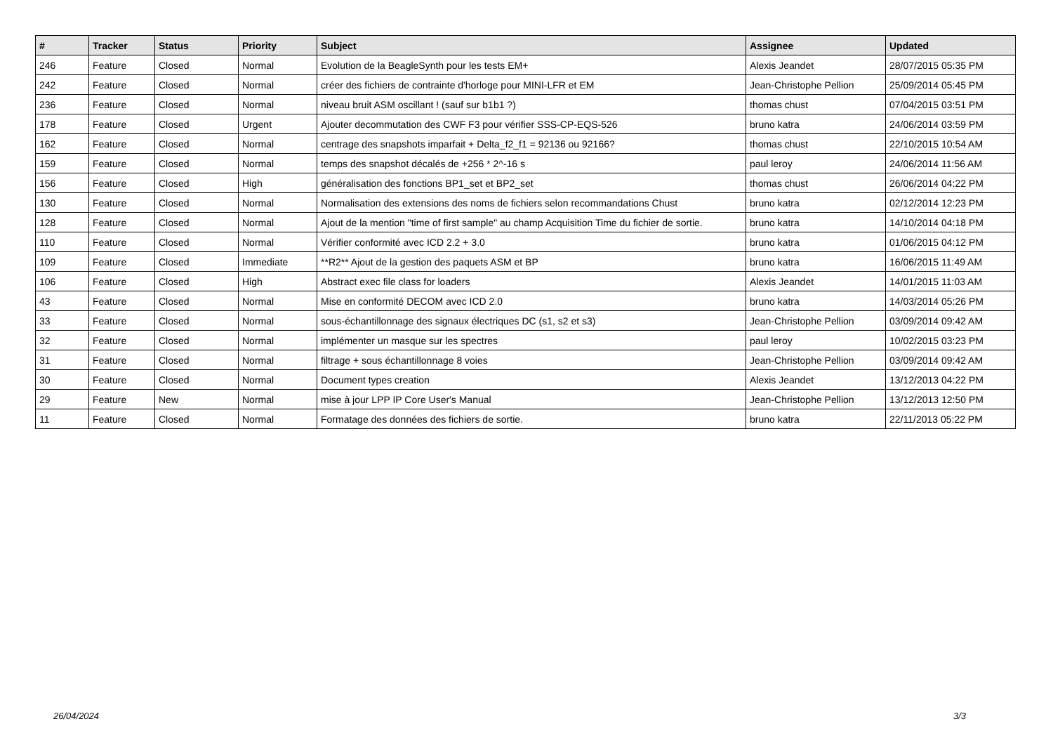| # | Tracker | Status | Priority | Subject | Assignee | Updated |
| --- | --- | --- | --- | --- | --- | --- |
| 246 | Feature | Closed | Normal | Evolution de la BeagleSynth pour les tests EM+ | Alexis Jeandet | 28/07/2015 05:35 PM |
| 242 | Feature | Closed | Normal | créer des fichiers de contrainte d'horloge pour MINI-LFR et EM | Jean-Christophe Pellion | 25/09/2014 05:45 PM |
| 236 | Feature | Closed | Normal | niveau bruit ASM oscillant ! (sauf sur b1b1 ?) | thomas chust | 07/04/2015 03:51 PM |
| 178 | Feature | Closed | Urgent | Ajouter decommutation des CWF F3 pour vérifier SSS-CP-EQS-526 | bruno katra | 24/06/2014 03:59 PM |
| 162 | Feature | Closed | Normal | centrage des snapshots imparfait + Delta_f2_f1 = 92136 ou 92166? | thomas chust | 22/10/2015 10:54 AM |
| 159 | Feature | Closed | Normal | temps des snapshot décalés de +256 * 2^-16 s | paul leroy | 24/06/2014 11:56 AM |
| 156 | Feature | Closed | High | généralisation des fonctions BP1_set et BP2_set | thomas chust | 26/06/2014 04:22 PM |
| 130 | Feature | Closed | Normal | Normalisation des extensions des noms de fichiers selon recommandations Chust | bruno katra | 02/12/2014 12:23 PM |
| 128 | Feature | Closed | Normal | Ajout de la mention "time of first sample" au champ Acquisition Time du fichier de sortie. | bruno katra | 14/10/2014 04:18 PM |
| 110 | Feature | Closed | Normal | Vérifier conformité avec ICD 2.2 + 3.0 | bruno katra | 01/06/2015 04:12 PM |
| 109 | Feature | Closed | Immediate | **R2** Ajout de la gestion des paquets ASM et BP | bruno katra | 16/06/2015 11:49 AM |
| 106 | Feature | Closed | High | Abstract exec file class for loaders | Alexis Jeandet | 14/01/2015 11:03 AM |
| 43 | Feature | Closed | Normal | Mise en conformité DECOM avec ICD 2.0 | bruno katra | 14/03/2014 05:26 PM |
| 33 | Feature | Closed | Normal | sous-échantillonnage des signaux électriques DC (s1, s2 et s3) | Jean-Christophe Pellion | 03/09/2014 09:42 AM |
| 32 | Feature | Closed | Normal | implémenter un masque sur les spectres | paul leroy | 10/02/2015 03:23 PM |
| 31 | Feature | Closed | Normal | filtrage + sous échantillonnage 8 voies | Jean-Christophe Pellion | 03/09/2014 09:42 AM |
| 30 | Feature | Closed | Normal | Document types creation | Alexis Jeandet | 13/12/2013 04:22 PM |
| 29 | Feature | New | Normal | mise à jour LPP IP Core User's Manual | Jean-Christophe Pellion | 13/12/2013 12:50 PM |
| 11 | Feature | Closed | Normal | Formatage des données des fichiers de sortie. | bruno katra | 22/11/2013 05:22 PM |
26/04/2024 3/3